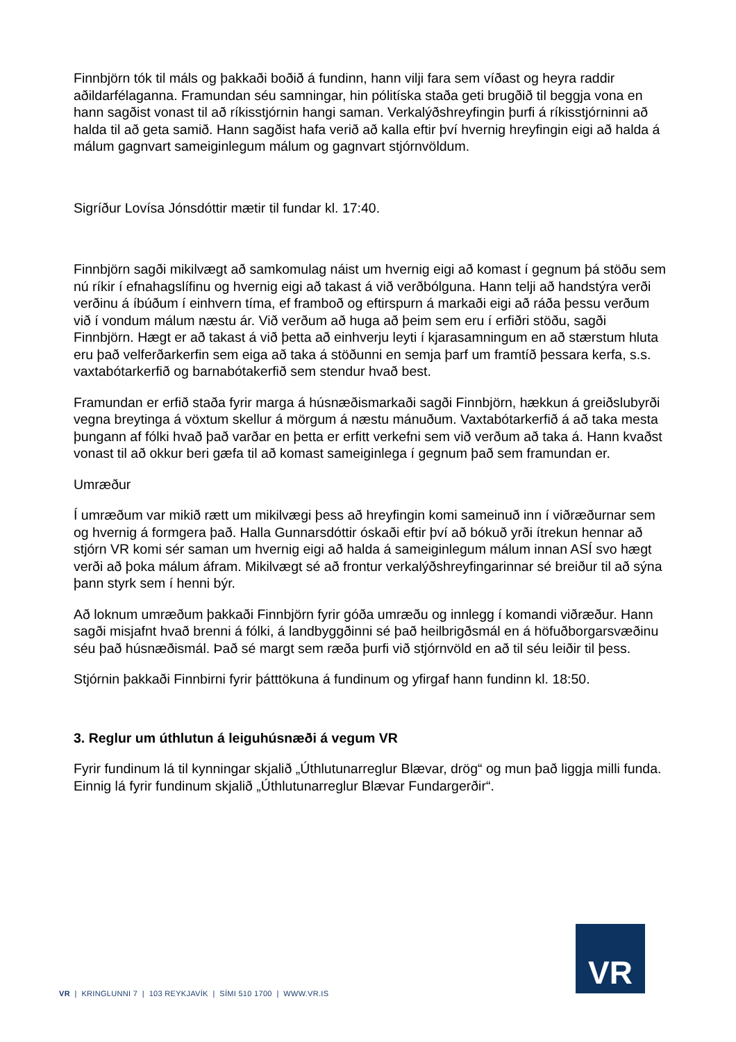Finnbjörn tók til máls og þakkaði boðið á fundinn, hann vilji fara sem víðast og heyra raddir aðildarfélaganna. Framundan séu samningar, hin pólitíska staða geti brugðið til beggja vona en hann sagðist vonast til að ríkisstjórnin hangi saman. Verkalýðshreyfingin þurfi á ríkisstjórninni að halda til að geta samið. Hann sagðist hafa verið að kalla eftir því hvernig hreyfingin eigi að halda á málum gagnvart sameiginlegum málum og gagnvart stjórnvöldum.
Sigríður Lovísa Jónsdóttir mætir til fundar kl. 17:40.
Finnbjörn sagði mikilvægt að samkomulag náist um hvernig eigi að komast í gegnum þá stöðu sem nú ríkir í efnahagslífinu og hvernig eigi að takast á við verðbólguna. Hann telji að handstýra verði verðinu á íbúðum í einhvern tíma, ef framboð og eftirspurn á markaði eigi að ráða þessu verðum við í vondum málum næstu ár. Við verðum að huga að þeim sem eru í erfiðri stöðu, sagði Finnbjörn. Hægt er að takast á við þetta að einhverju leyti í kjarasamningum en að stærstum hluta eru það velferðarkerfin sem eiga að taka á stöðunni en semja þarf um framtíð þessara kerfa, s.s. vaxtabótarkerfið og barnabótakerfið sem stendur hvað best.
Framundan er erfið staða fyrir marga á húsnæðismarkaði sagði Finnbjörn, hækkun á greiðslubyrði vegna breytinga á vöxtum skellur á mörgum á næstu mánuðum. Vaxtabótarkerfið á að taka mesta þungann af fólki hvað það varðar en þetta er erfitt verkefni sem við verðum að taka á. Hann kvaðst vonast til að okkur beri gæfa til að komast sameiginlega í gegnum það sem framundan er.
Umræður
Í umræðum var mikið rætt um mikilvægi þess að hreyfingin komi sameinuð inn í viðræðurnar sem og hvernig á formgera það. Halla Gunnarsdóttir óskaði eftir því að bókuð yrði ítrekun hennar að stjórn VR komi sér saman um hvernig eigi að halda á sameiginlegum málum innan ASÍ svo hægt verði að þoka málum áfram. Mikilvægt sé að frontur verkalýðshreyfingarinnar sé breiður til að sýna þann styrk sem í henni býr.
Að loknum umræðum þakkaði Finnbjörn fyrir góða umræðu og innlegg í komandi viðræður. Hann sagði misjafnt hvað brenni á fólki, á landbyggðinni sé það heilbrigðsmál en á höfuðborgarsvæðinu séu það húsnæðismál. Það sé margt sem ræða þurfi við stjórnvöld en að til séu leiðir til þess.
Stjórnin þakkaði Finnbirni fyrir þátttökuna á fundinum og yfirgaf hann fundinn kl. 18:50.
3. Reglur um úthlutun á leiguhúsnæði á vegum VR
Fyrir fundinum lá til kynningar skjalið „Úthlutunarreglur Blævar, drög“ og mun það liggja milli funda. Einnig lá fyrir fundinum skjalið „Úthlutunarreglur Blævar Fundargerðir“.
VR
VR | KRINGLUNNI 7 | 103 REYKJAVÍK | SÍMI 510 1700 | WWW.VR.IS